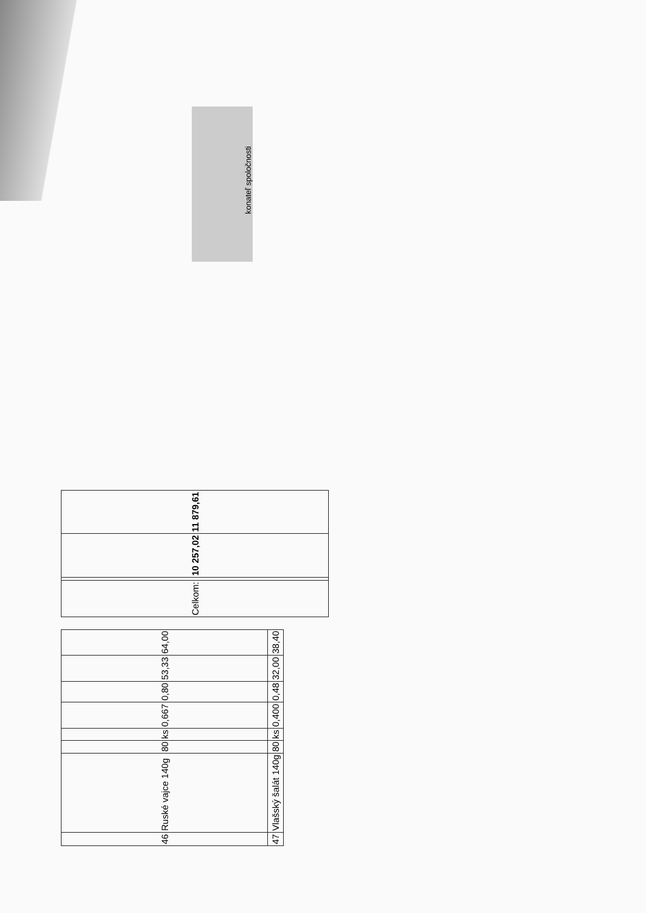| 46 | Ruské vajce 140g | 80 | ks | 0,667 | 0,80 | 53,33 | 64,00 |
| 47 | Vlašský šalát 140g | 80 | ks | 0,400 | 0,48 | 32,00 | 38,40 |
| Celkom: | | 10 257,02 | 11 879,61 |
konateľ spoločnosti